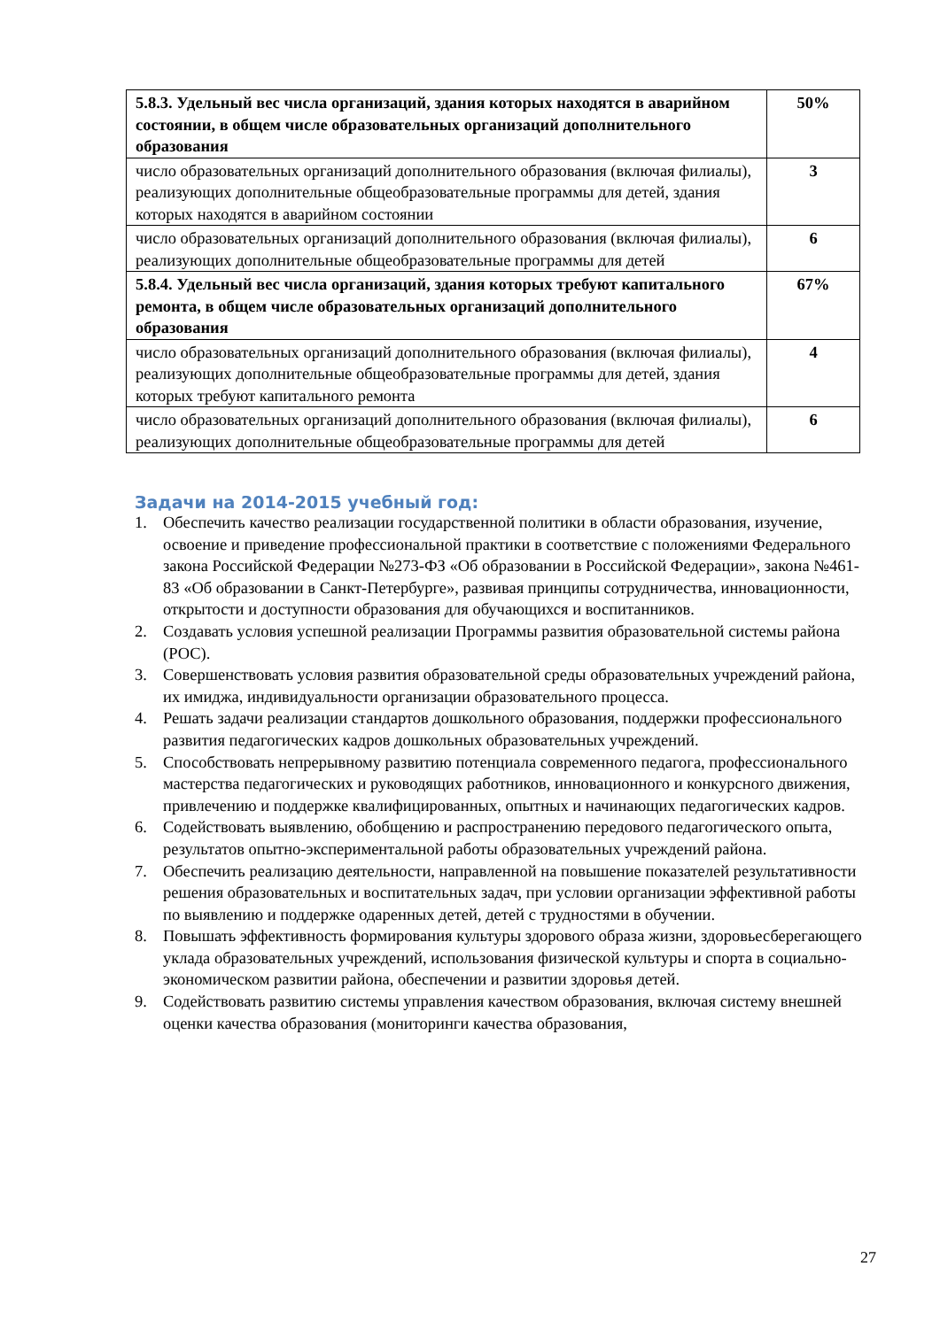| 5.8.3. Удельный вес числа организаций, здания которых находятся в аварийном состоянии, в общем числе образовательных организаций дополнительного образования | 50% |
| число образовательных организаций дополнительного образования (включая филиалы), реализующих дополнительные общеобразовательные программы для детей, здания которых находятся в аварийном состоянии | 3 |
| число образовательных организаций дополнительного образования (включая филиалы), реализующих дополнительные общеобразовательные программы для детей | 6 |
| 5.8.4. Удельный вес числа организаций, здания которых требуют капитального ремонта, в общем числе образовательных организаций дополнительного образования | 67% |
| число образовательных организаций дополнительного образования (включая филиалы), реализующих дополнительные общеобразовательные программы для детей, здания которых требуют капитального ремонта | 4 |
| число образовательных организаций дополнительного образования (включая филиалы), реализующих дополнительные общеобразовательные программы для детей | 6 |
Задачи на 2014-2015 учебный год:
1. Обеспечить качество реализации государственной политики в области образования, изучение, освоение и приведение профессиональной практики в соответствие с положениями Федерального закона Российской Федерации №273-ФЗ «Об образовании в Российской Федерации», закона №461-83 «Об образовании в Санкт-Петербурге», развивая принципы сотрудничества, инновационности, открытости и доступности образования для обучающихся и воспитанников.
2. Создавать условия успешной реализации Программы развития образовательной системы района (РОС).
3. Совершенствовать условия развития образовательной среды образовательных учреждений района, их имиджа, индивидуальности организации образовательного процесса.
4. Решать задачи реализации стандартов дошкольного образования, поддержки профессионального развития педагогических кадров дошкольных образовательных учреждений.
5. Способствовать непрерывному развитию потенциала современного педагога, профессионального мастерства педагогических и руководящих работников, инновационного и конкурсного движения, привлечению и поддержке квалифицированных, опытных и начинающих педагогических кадров.
6. Содействовать выявлению, обобщению и распространению передового педагогического опыта, результатов опытно-экспериментальной работы образовательных учреждений района.
7. Обеспечить реализацию деятельности, направленной на повышение показателей результативности решения образовательных и воспитательных задач, при условии организации эффективной работы по выявлению и поддержке одаренных детей, детей с трудностями в обучении.
8. Повышать эффективность формирования культуры здорового образа жизни, здоровьесберегающего уклада образовательных учреждений, использования физической культуры и спорта в социально-экономическом развитии района, обеспечении и развитии здоровья детей.
9. Содействовать развитию системы управления качеством образования, включая систему внешней оценки качества образования (мониторинги качества образования,
27